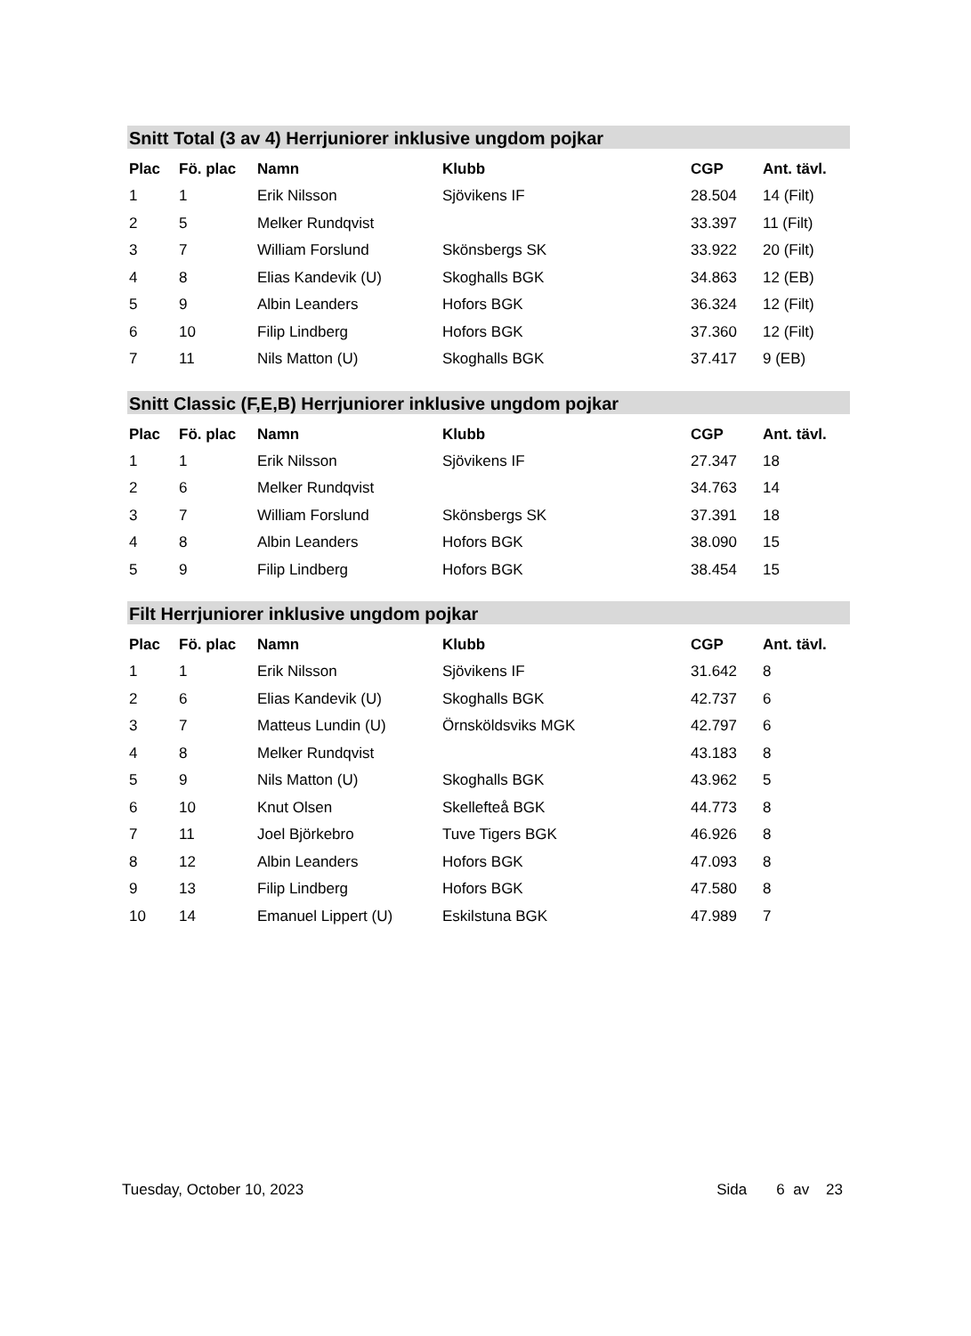Snitt Total (3 av 4) Herrjuniorer inklusive ungdom pojkar
| Plac | Fö. plac | Namn | Klubb | CGP | Ant. tävl. |
| --- | --- | --- | --- | --- | --- |
| 1 | 1 | Erik Nilsson | Sjövikens IF | 28.504 | 14 (Filt) |
| 2 | 5 | Melker Rundqvist | | 33.397 | 11 (Filt) |
| 3 | 7 | William Forslund | Skönsbergs SK | 33.922 | 20 (Filt) |
| 4 | 8 | Elias Kandevik (U) | Skoghalls BGK | 34.863 | 12 (EB) |
| 5 | 9 | Albin Leanders | Hofors BGK | 36.324 | 12 (Filt) |
| 6 | 10 | Filip Lindberg | Hofors BGK | 37.360 | 12 (Filt) |
| 7 | 11 | Nils Matton (U) | Skoghalls BGK | 37.417 | 9 (EB) |
Snitt Classic (F,E,B) Herrjuniorer inklusive ungdom pojkar
| Plac | Fö. plac | Namn | Klubb | CGP | Ant. tävl. |
| --- | --- | --- | --- | --- | --- |
| 1 | 1 | Erik Nilsson | Sjövikens IF | 27.347 | 18 |
| 2 | 6 | Melker Rundqvist | | 34.763 | 14 |
| 3 | 7 | William Forslund | Skönsbergs SK | 37.391 | 18 |
| 4 | 8 | Albin Leanders | Hofors BGK | 38.090 | 15 |
| 5 | 9 | Filip Lindberg | Hofors BGK | 38.454 | 15 |
Filt Herrjuniorer inklusive ungdom pojkar
| Plac | Fö. plac | Namn | Klubb | CGP | Ant. tävl. |
| --- | --- | --- | --- | --- | --- |
| 1 | 1 | Erik Nilsson | Sjövikens IF | 31.642 | 8 |
| 2 | 6 | Elias Kandevik (U) | Skoghalls BGK | 42.737 | 6 |
| 3 | 7 | Matteus Lundin (U) | Örnsköldsviks MGK | 42.797 | 6 |
| 4 | 8 | Melker Rundqvist | | 43.183 | 8 |
| 5 | 9 | Nils Matton (U) | Skoghalls BGK | 43.962 | 5 |
| 6 | 10 | Knut Olsen | Skellefteå BGK | 44.773 | 8 |
| 7 | 11 | Joel Björkebro | Tuve Tigers BGK | 46.926 | 8 |
| 8 | 12 | Albin Leanders | Hofors BGK | 47.093 | 8 |
| 9 | 13 | Filip Lindberg | Hofors BGK | 47.580 | 8 |
| 10 | 14 | Emanuel Lippert (U) | Eskilstuna BGK | 47.989 | 7 |
Tuesday, October 10, 2023 Sida 6 av 23